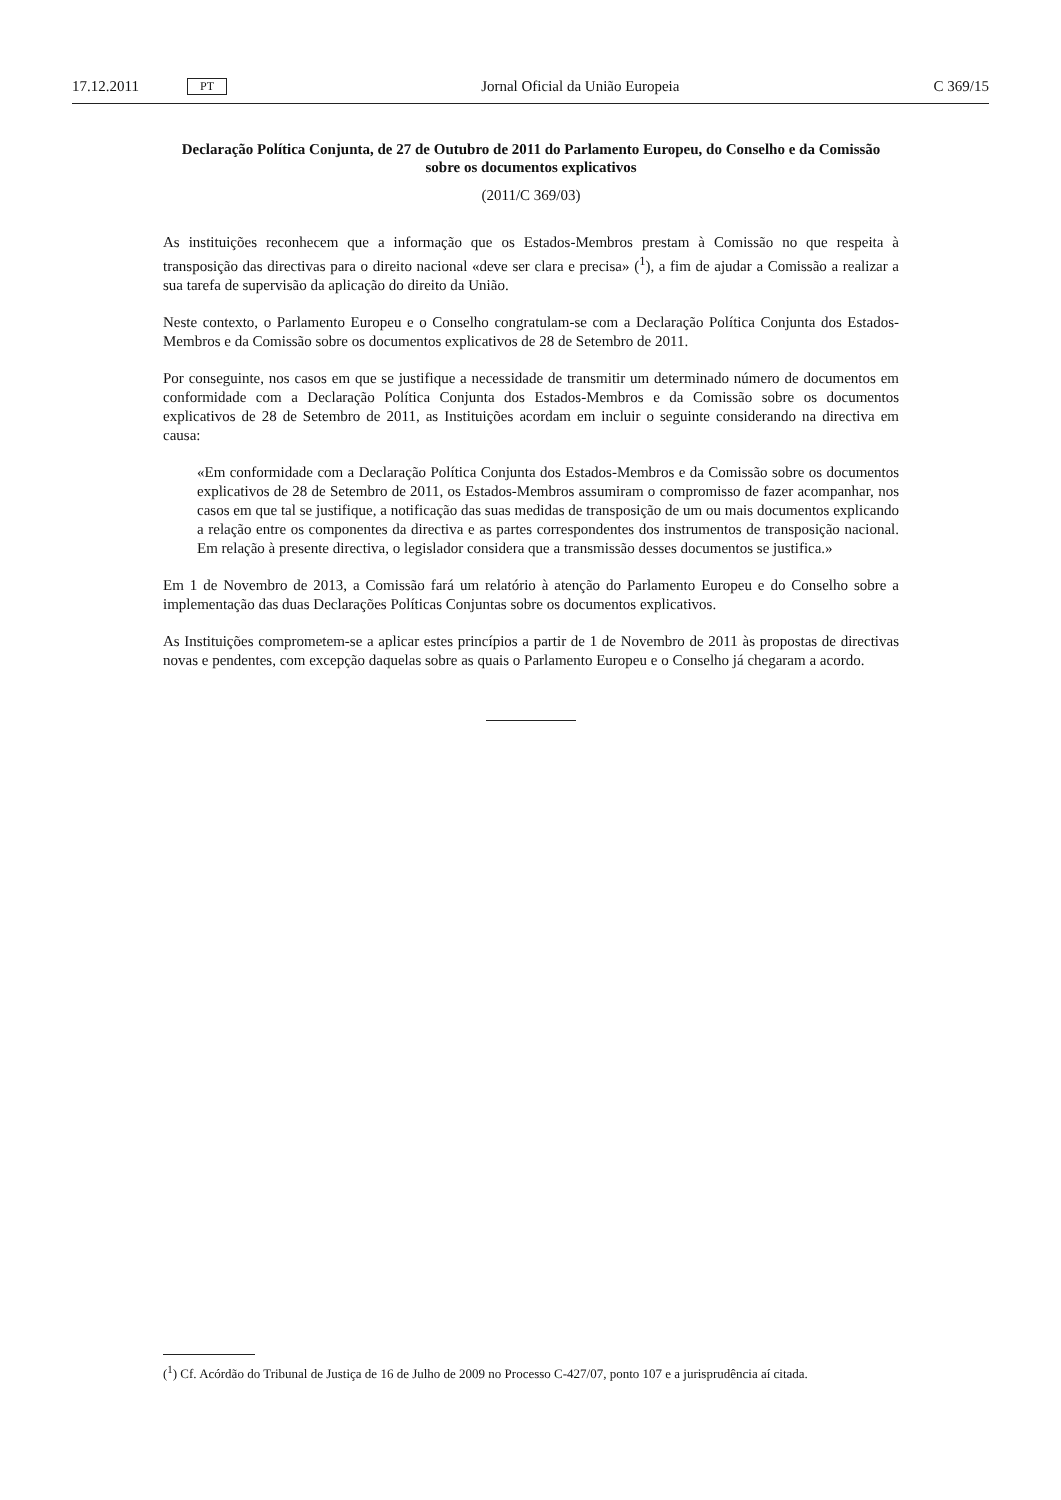17.12.2011 PT Jornal Oficial da União Europeia C 369/15
Declaração Política Conjunta, de 27 de Outubro de 2011 do Parlamento Europeu, do Conselho e da Comissão sobre os documentos explicativos
(2011/C 369/03)
As instituições reconhecem que a informação que os Estados-Membros prestam à Comissão no que respeita à transposição das directivas para o direito nacional «deve ser clara e precisa» (<sup>1</sup>), a fim de ajudar a Comissão a realizar a sua tarefa de supervisão da aplicação do direito da União.
Neste contexto, o Parlamento Europeu e o Conselho congratulam-se com a Declaração Política Conjunta dos Estados-Membros e da Comissão sobre os documentos explicativos de 28 de Setembro de 2011.
Por conseguinte, nos casos em que se justifique a necessidade de transmitir um determinado número de documentos em conformidade com a Declaração Política Conjunta dos Estados-Membros e da Comissão sobre os documentos explicativos de 28 de Setembro de 2011, as Instituições acordam em incluir o seguinte considerando na directiva em causa:
«Em conformidade com a Declaração Política Conjunta dos Estados-Membros e da Comissão sobre os documentos explicativos de 28 de Setembro de 2011, os Estados-Membros assumiram o compromisso de fazer acompanhar, nos casos em que tal se justifique, a notificação das suas medidas de transposição de um ou mais documentos explicando a relação entre os componentes da directiva e as partes correspondentes dos instrumentos de transposição nacional. Em relação à presente directiva, o legis­lador considera que a transmissão desses documentos se justifica.»
Em 1 de Novembro de 2013, a Comissão fará um relatório à atenção do Parlamento Europeu e do Conselho sobre a implementação das duas Declarações Políticas Conjuntas sobre os documentos explicati­vos.
As Instituições comprometem-se a aplicar estes princípios a partir de 1 de Novembro de 2011 às propostas de directivas novas e pendentes, com excepção daquelas sobre as quais o Parlamento Europeu e o Conselho já chegaram a acordo.
(<sup>1</sup>) Cf. Acórdão do Tribunal de Justiça de 16 de Julho de 2009 no Processo C-427/07, ponto 107 e a jurisprudência aí citada.